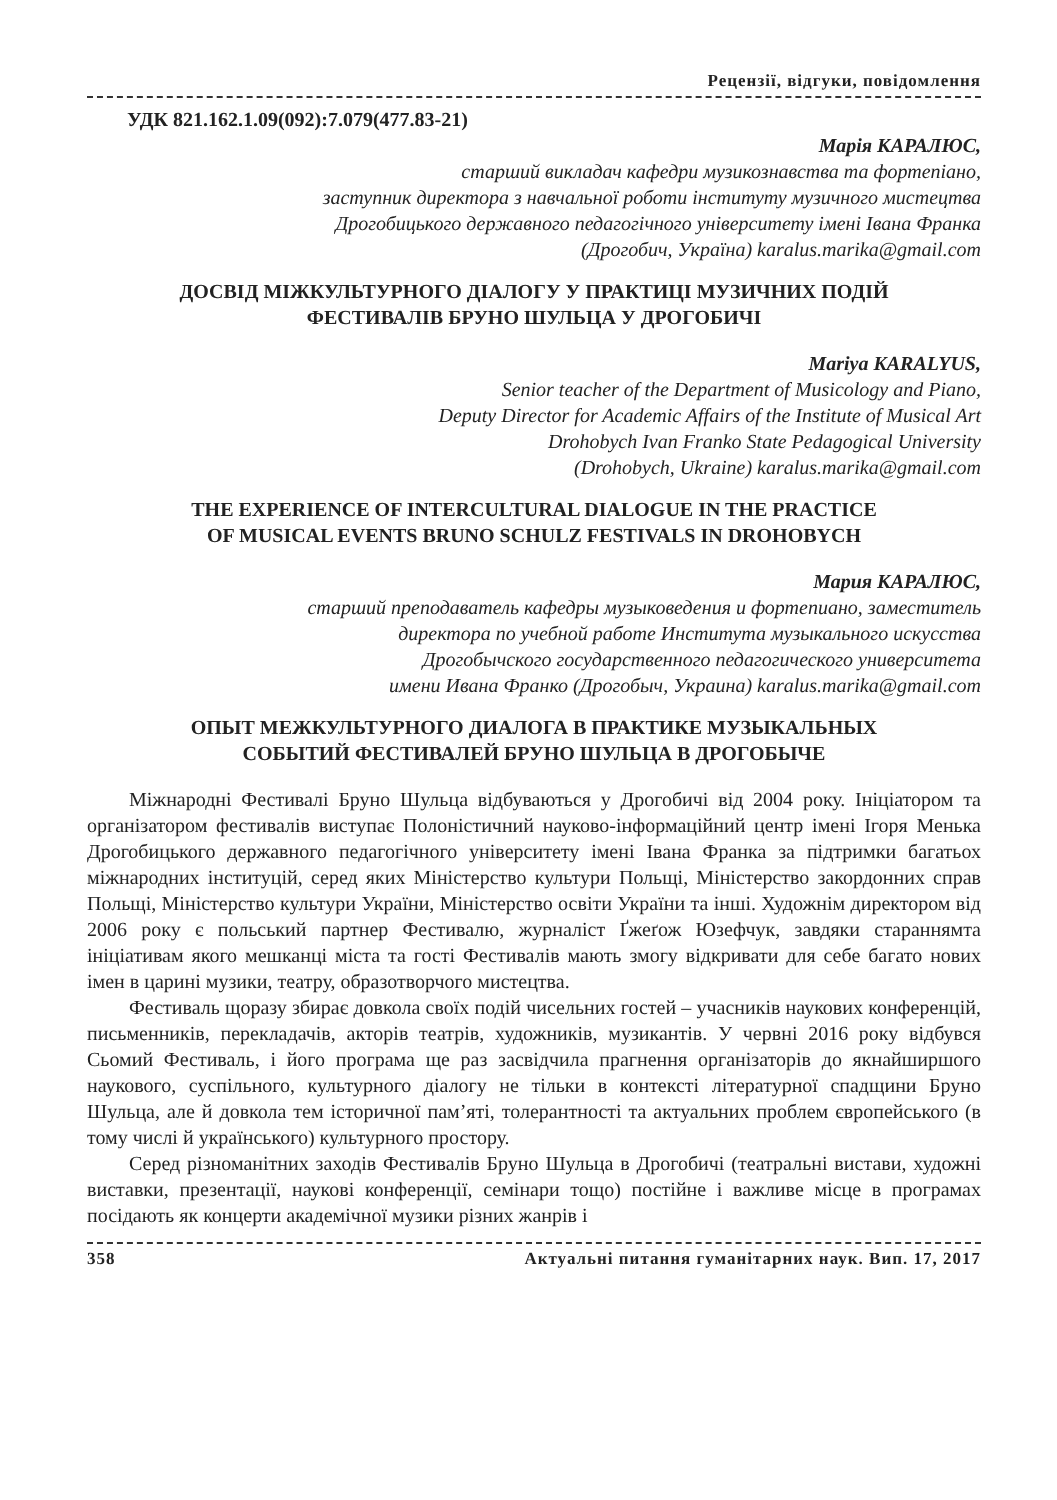Рецензії, відгуки, повідомлення
УДК 821.162.1.09(092):7.079(477.83-21)
Марія КАРАЛЮС,
старший викладач кафедри музикознавства та фортепіано,
заступник директора з навчальної роботи інституту музичного мистецтва
Дрогобицького державного педагогічного університету імені Івана Франка
(Дрогобич, Україна) karalus.marika@gmail.com
ДОСВІД МІЖКУЛЬТУРНОГО ДІАЛОГУ У ПРАКТИЦІ МУЗИЧНИХ ПОДІЙ
ФЕСТИВАЛІВ БРУНО ШУЛЬЦА У ДРОГОБИЧІ
Mariya KARALYUS,
Senior teacher of the Department of Musicology and Piano,
Deputy Director for Academic Affairs of the Institute of Musical Art
Drohobych Ivan Franko State Pedagogical University
(Drohobych, Ukraine) karalus.marika@gmail.com
THE EXPERIENCE OF INTERCULTURAL DIALOGUE IN THE PRACTICE
OF MUSICAL EVENTS BRUNO SCHULZ FESTIVALS IN DROHOBYCH
Мария КАРАЛЮС,
старший преподаватель кафедры музыковедения и фортепиано, заместитель
директора по учебной работе Института музыкального искусства
Дрогобычского государственного педагогического университета
имени Ивана Франко (Дрогобыч, Украина) karalus.marika@gmail.com
ОПЫТ МЕЖКУЛЬТУРНОГО ДИАЛОГА В ПРАКТИКЕ МУЗЫКАЛЬНЫХ
СОБЫТИЙ ФЕСТИВАЛЕЙ БРУНО ШУЛЬЦА В ДРОГОБЫЧЕ
Міжнародні Фестивалі Бруно Шульца відбуваються у Дрогобичі від 2004 року. Ініціатором та організатором фестивалів виступає Полоністичний науково-інформаційний центр імені Ігоря Менька Дрогобицького державного педагогічного університету імені Івана Франка за підтримки багатьох міжнародних інституцій, серед яких Міністерство культури Польщі, Міністерство закордонних справ Польщі, Міністерство культури України, Міністерство освіти України та інші. Художнім директором від 2006 року є польський партнер Фестивалю, журналіст Ґжеґож Юзефчук, завдяки стараннямта ініціативам якого мешканці міста та гості Фестивалів мають змогу відкривати для себе багато нових імен в царині музики, театру, образотворчого мистецтва.
Фестиваль щоразу збирає довкола своїх подій чисельних гостей – учасників наукових конференцій, письменників, перекладачів, акторів театрів, художників, музикантів. У червні 2016 року відбувся Сьомий Фестиваль, і його програма ще раз засвідчила прагнення організаторів до якнайширшого наукового, суспільного, культурного діалогу не тільки в контексті літературної спадщини Бруно Шульца, але й довкола тем історичної пам’яті, толерантності та актуальних проблем європейського (в тому числі й українського) культурного простору.
Серед різноманітних заходів Фестивалів Бруно Шульца в Дрогобичі (театральні вистави, художні виставки, презентації, наукові конференції, семінари тощо) постійне і важливе місце в програмах посідають як концерти академічної музики різних жанрів і
358 Актуальні питання гуманітарних наук. Вип. 17, 2017